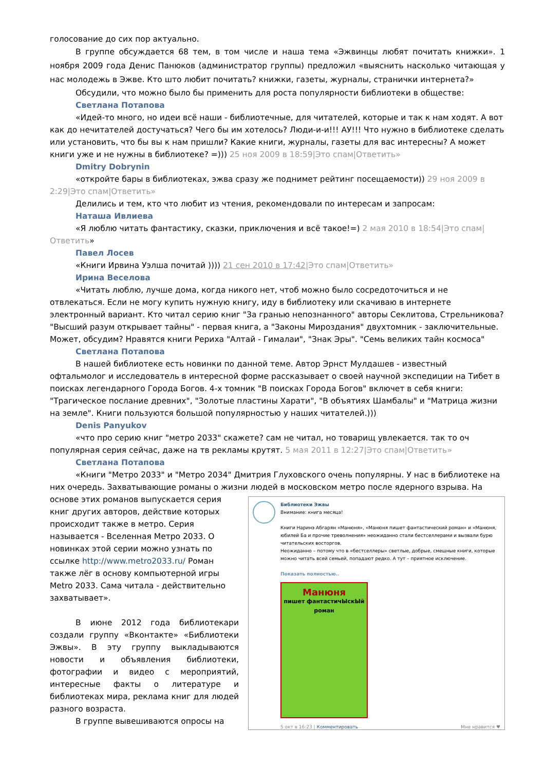голосование до сих пор актуально.
В группе обсуждается 68 тем, в том числе и наша тема «Эжвинцы любят почитать книжки». 1 ноября 2009 года Денис Панюков (администратор группы) предложил «выяснить насколько читающая у нас молодежь в Эжве. Кто што любит почитать? книжки, газеты, журналы, странички интернета?»
Обсудили, что можно было бы применить для роста популярности библиотеки в обществе:
Светлана Потапова
«Идей-то много, но идеи всё наши - библиотечные, для читателей, которые и так к нам ходят. А вот как до нечитателей достучаться? Чего бы им хотелось? Люди-и-и!!! АУ!!! Что нужно в библиотеке сделать или установить, что бы вы к нам пришли? Какие книги, журналы, газеты для вас интересны? А может книги уже и не нужны в библиотеке? =))) 25 ноя 2009 в 18:59|Это спам|Ответить»
Dmitry Dobrynin
«откройте бары в библиотеках, эжва сразу же поднимет рейтинг посещаемости)) 29 ноя 2009 в 2:29|Это спам|Ответить»
Делились и тем, кто что любит из чтения, рекомендовали по интересам и запросам:
Наташа Ивлиева
«Я люблю читать фантастику, сказки, приключения и всё такое!=) 2 мая 2010 в 18:54|Это спам|Ответить»
Павел Лосев
«Книги Ирвина Уэлша почитай )))) 21 сен 2010 в 17:42|Это спам|Ответить»
Ирина Веселова
«Читать люблю, лучше дома, когда никого нет, чтоб можно было сосредоточиться и не отвлекаться. Если не могу купить нужную книгу, иду в библиотеку или скачиваю в интернете электронный вариант. Кто читал серию книг "За гранью непознанного" авторы Секлитова, Стрельникова? "Высший разум открывает тайны" - первая книга, а "Законы Мироздания" двухтомник - заключительные. Может, обсудим? Нравятся книги Рериха "Алтай - Гималаи", "Знак Эры". "Семь великих тайн космоса"
Светлана Потапова
В нашей библиотеке есть новинки по данной теме. Автор Эрнст Мулдашев - известный офтальмолог и исследователь в интересной форме рассказывает о своей научной экспедиции на Тибет в поисках легендарного Города Богов. 4-х томник "В поисках Города Богов" включет в себя книги: "Трагическое послание древних", "Золотые пластины Харати", "В объятиях Шамбалы" и "Матрица жизни на земле". Книги пользуются большой популярностью у наших читателей.)))
Denis Panyukov
«что про серию книг "метро 2033" скажете? сам не читал, но товарищ увлекается. так то оч популярная серия сейчас, даже на тв рекламы крутят. 5 мая 2011 в 12:27|Это спам|Ответить»
Светлана Потапова
«Книги "Метро 2033" и "Метро 2034" Дмитрия Глуховского очень популярны. У нас в библиотеке на них очередь. Захватывающие романы о жизни людей в московском метро после ядерного взрыва. На
Библиотеки Эжвы
Внимание: книга месяца!
Книги Наринэ Абгарян «Манюня», «Манюня пишет фантастический роман» и «Манюня, юбилей Ба и прочие треволнения» неожиданно стали бестселлерами и вызвали бурю читательских восторгов.
Неожиданно – потому что в «бестселлеры» светлые, добрые, смешные книги, которые можно читать всей семьей, попадают редко. А тут – приятное исключение.
Показать полностью..
Манюня
пишет фантастичЫскЫй роман
5 окт в 16:23 | Комментировать Мне нравится ♥
основе этих романов выпускается серия книг других авторов, действие которых происходит также в метро. Серия называется - Вселенная Метро 2033. О новинках этой серии можно узнать по ссылке http://www.metro2033.ru/ Роман также лёг в основу компьютерной игры Metro 2033. Сама читала - действительно захватывает».
В июне 2012 года библиотекари создали группу «Вконтакте» «Библиотеки Эжвы». В эту группу выкладываются новости и объявления библиотеки, фотографии и видео с мероприятий, интересные факты о литературе и библиотеках мира, реклама книг для людей разного возраста.
В группе вывешиваются опросы на